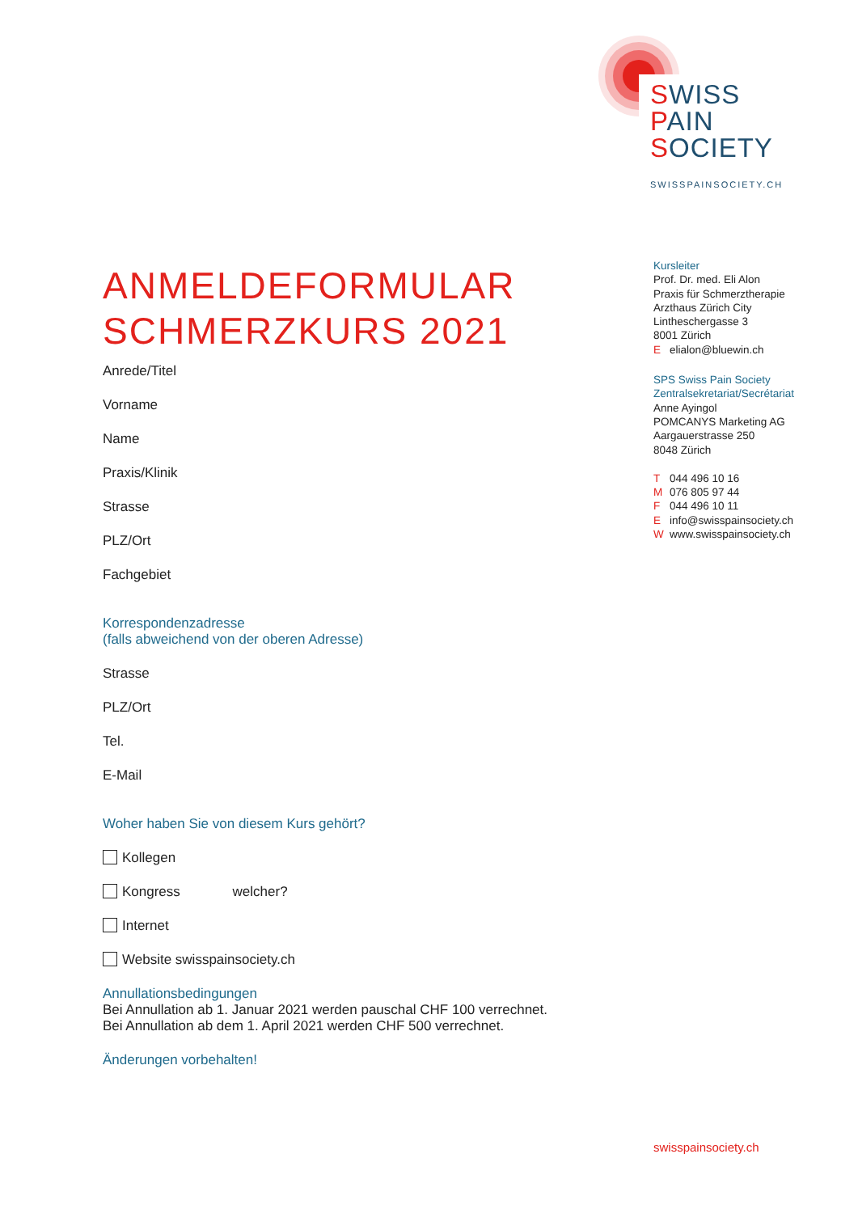SWISS
PAIN
SOCIETY
SWISSPAINSOCIETY.CH
ANMELDEFORMULAR
SCHMERZKURS 2021
Anrede/Titel
Vorname
Name
Praxis/Klinik
Strasse
PLZ/Ort
Fachgebiet
Korrespondenzadresse
(falls abweichend von der oberen Adresse)
Strasse
PLZ/Ort
Tel.
E-Mail
Woher haben Sie von diesem Kurs gehört?
Kollegen
Kongress welcher?
Internet
Website swisspainsociety.ch
Annullationsbedingungen
Bei Annullation ab 1. Januar 2021 werden pauschal CHF 100 verrechnet.
Bei Annullation ab dem 1. April 2021 werden CHF 500 verrechnet.
Änderungen vorbehalten!
Kursleiter
Prof. Dr. med. Eli Alon
Praxis für Schmerztherapie
Arzthaus Zürich City
Lintheschergasse 3
8001 Zürich
Eelialon@bluewin.ch
SPS Swiss Pain Society
Zentralsekretariat/Secrétariat
Anne Ayingol
POMCANYS Marketing AG
Aargauerstrasse 250
8048 Zürich
T 044 496 10 16
M 076 805 97 44
F 044 496 10 11
Einfo@swisspainsociety.ch
Wwww.swisspainsociety.ch
swisspainsociety.ch